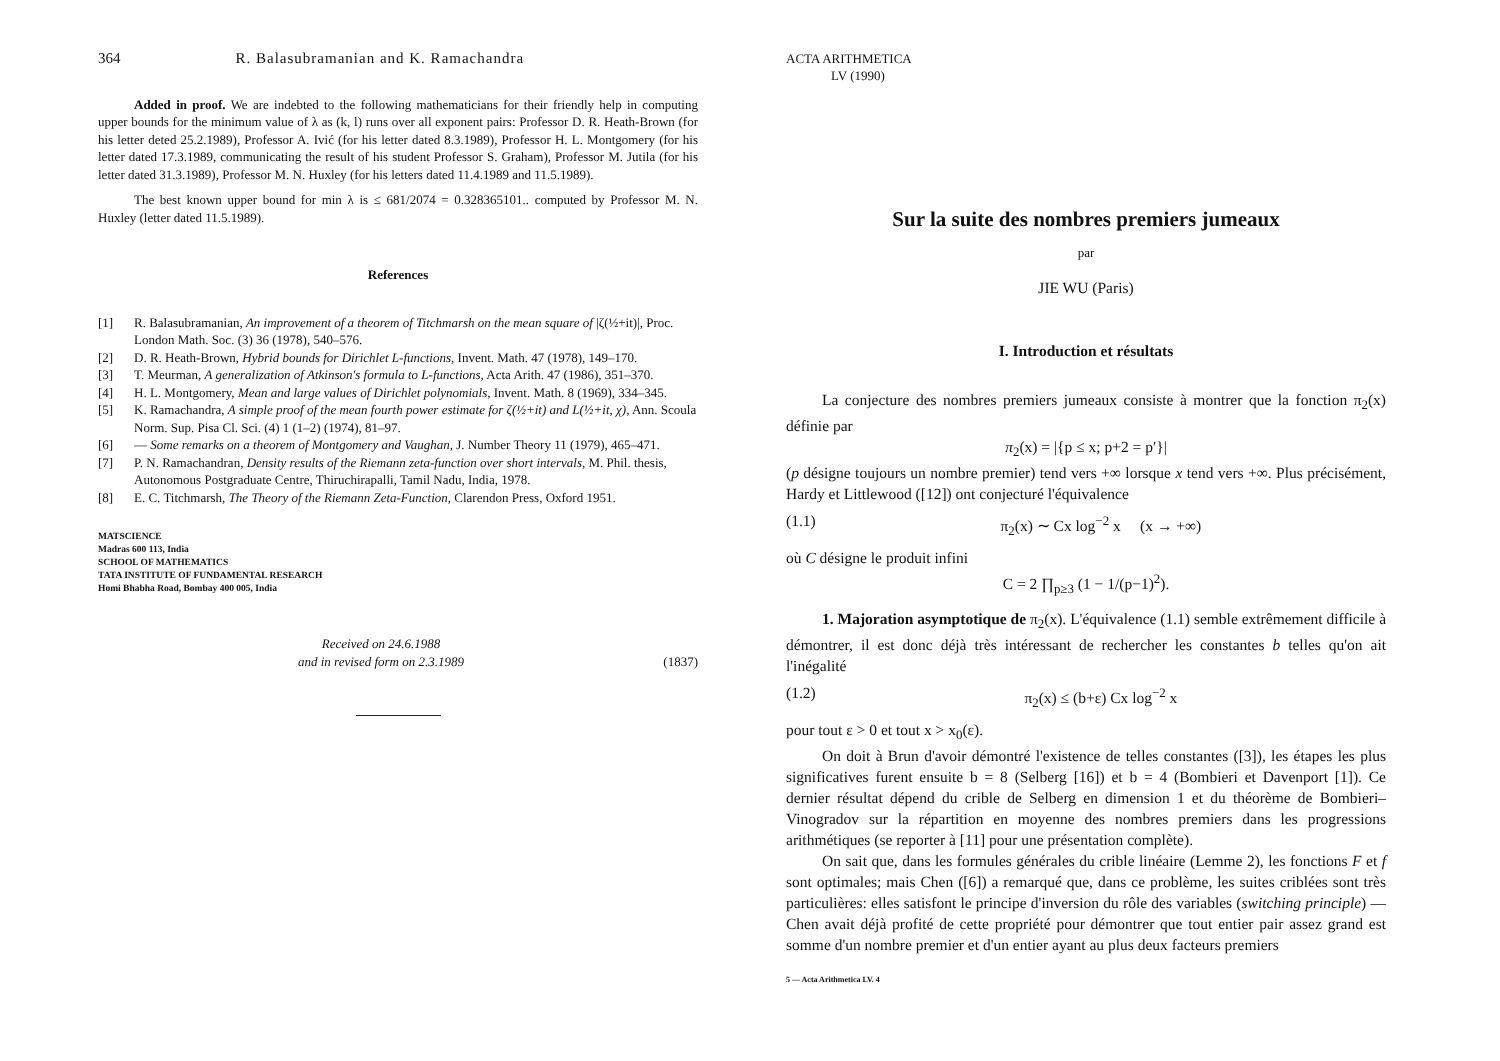364 R. Balasubramanian and K. Ramachandra
Added in proof. We are indebted to the following mathematicians for their friendly help in computing upper bounds for the minimum value of λ as (k, l) runs over all exponent pairs: Professor D. R. Heath-Brown (for his letter deted 25.2.1989), Professor A. Ivić (for his letter dated 8.3.1989), Professor H. L. Montgomery (for his letter dated 17.3.1989, communicating the result of his student Professor S. Graham), Professor M. Jutila (for his letter dated 31.3.1989), Professor M. N. Huxley (for his letters dated 11.4.1989 and 11.5.1989).
The best known upper bound for min λ is ≤ 681/2074 = 0.328365101.. computed by Professor M. N. Huxley (letter dated 11.5.1989).
References
[1] R. Balasubramanian, An improvement of a theorem of Titchmarsh on the mean square of |ζ(½+it)|, Proc. London Math. Soc. (3) 36 (1978), 540–576.
[2] D. R. Heath-Brown, Hybrid bounds for Dirichlet L-functions, Invent. Math. 47 (1978), 149–170.
[3] T. Meurman, A generalization of Atkinson's formula to L-functions, Acta Arith. 47 (1986), 351–370.
[4] H. L. Montgomery, Mean and large values of Dirichlet polynomials, Invent. Math. 8 (1969), 334–345.
[5] K. Ramachandra, A simple proof of the mean fourth power estimate for ζ(½+it) and L(½+it, χ), Ann. Scoula Norm. Sup. Pisa Cl. Sci. (4) 1 (1–2) (1974), 81–97.
[6] — Some remarks on a theorem of Montgomery and Vaughan, J. Number Theory 11 (1979), 465–471.
[7] P. N. Ramachandran, Density results of the Riemann zeta-function over short intervals, M. Phil. thesis, Autonomous Postgraduate Centre, Thiruchirapalli, Tamil Nadu, India, 1978.
[8] E. C. Titchmarsh, The Theory of the Riemann Zeta-Function, Clarendon Press, Oxford 1951.
MATSCIENCE
Madras 600 113, India
SCHOOL OF MATHEMATICS
TATA INSTITUTE OF FUNDAMENTAL RESEARCH
Homi Bhabha Road, Bombay 400 005, India
Received on 24.6.1988
and in revised form on 2.3.1989 (1837)
ACTA ARITHMETICA
LV (1990)
Sur la suite des nombres premiers jumeaux
par
JIE WU (Paris)
I. Introduction et résultats
La conjecture des nombres premiers jumeaux consiste à montrer que la fonction π<sub>2</sub>(x) définie par
π<sub>2</sub>(x) = |{p ≤ x; p+2 = p′}|
(p désigne toujours un nombre premier) tend vers +∞ lorsque x tend vers +∞. Plus précisément, Hardy et Littlewood ([12]) ont conjecturé l'équivalence
(1.1) π<sub>2</sub>(x) ∼ Cx log<sup>−2</sup> x (x → +∞)
où C désigne le produit infini
C = 2 ∏<sub>p≥3</sub> (1 − 1/(p−1)<sup>2</sup>).
1. Majoration asymptotique de π<sub>2</sub>(x). L'équivalence (1.1) semble extrêmement difficile à démontrer, il est donc déjà très intéressant de rechercher les constantes b telles qu'on ait l'inégalité
(1.2) π<sub>2</sub>(x) ≤ (b+ε) Cx log<sup>−2</sup> x
pour tout ε > 0 et tout x > x<sub>0</sub>(ε).
On doit à Brun d'avoir démontré l'existence de telles constantes ([3]), les étapes les plus significatives furent ensuite b = 8 (Selberg [16]) et b = 4 (Bombieri et Davenport [1]). Ce dernier résultat dépend du crible de Selberg en dimension 1 et du théorème de Bombieri–Vinogradov sur la répartition en moyenne des nombres premiers dans les progressions arithmétiques (se reporter à [11] pour une présentation complète).
On sait que, dans les formules générales du crible linéaire (Lemme 2), les fonctions F et f sont optimales; mais Chen ([6]) a remarqué que, dans ce problème, les suites criblées sont très particulières: elles satisfont le principe d'inversion du rôle des variables (switching principle) — Chen avait déjà profité de cette propriété pour démontrer que tout entier pair assez grand est somme d'un nombre premier et d'un entier ayant au plus deux facteurs premiers
5 — Acta Arithmetica LV. 4